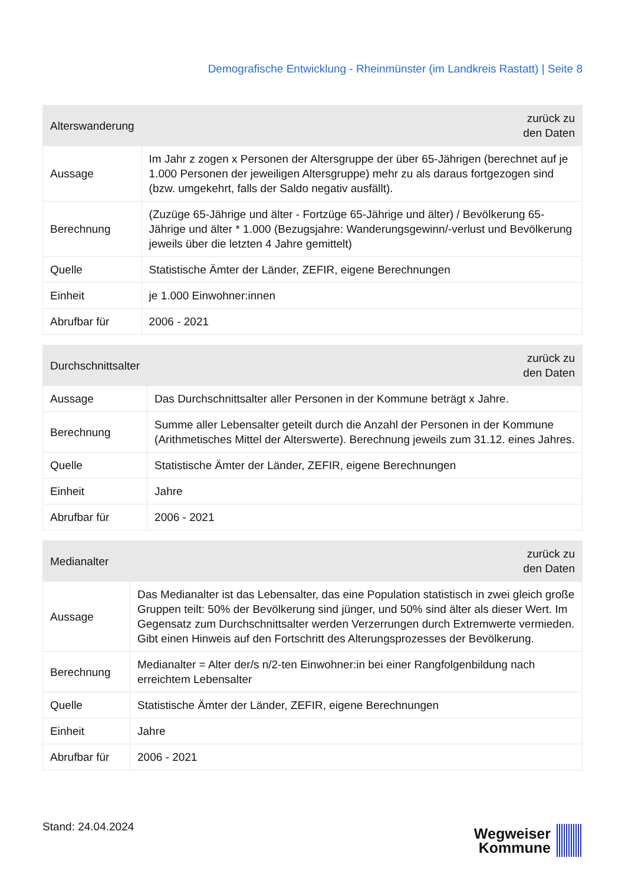Demografische Entwicklung - Rheinmünster (im Landkreis Rastatt) | Seite 8
| Alterswanderung | zurück zu den Daten |
| --- | --- |
| Aussage | Im Jahr z zogen x Personen der Altersgruppe der über 65-Jährigen (berechnet auf je 1.000 Personen der jeweiligen Altersgruppe) mehr zu als daraus fortgezogen sind (bzw. umgekehrt, falls der Saldo negativ ausfällt). |
| Berechnung | (Zuzüge 65-Jährige und älter - Fortzüge 65-Jährige und älter) / Bevölkerung 65-Jährige und älter * 1.000 (Bezugsjahre: Wanderungsgewinn/-verlust und Bevölkerung jeweils über die letzten 4 Jahre gemittelt) |
| Quelle | Statistische Ämter der Länder, ZEFIR, eigene Berechnungen |
| Einheit | je 1.000 Einwohner:innen |
| Abrufbar für | 2006 - 2021 |
| Durchschnittsalter | zurück zu den Daten |
| --- | --- |
| Aussage | Das Durchschnittsalter aller Personen in der Kommune beträgt x Jahre. |
| Berechnung | Summe aller Lebensalter geteilt durch die Anzahl der Personen in der Kommune (Arithmetisches Mittel der Alterswerte). Berechnung jeweils zum 31.12. eines Jahres. |
| Quelle | Statistische Ämter der Länder, ZEFIR, eigene Berechnungen |
| Einheit | Jahre |
| Abrufbar für | 2006 - 2021 |
| Medianalter | zurück zu den Daten |
| --- | --- |
| Aussage | Das Medianalter ist das Lebensalter, das eine Population statistisch in zwei gleich große Gruppen teilt: 50% der Bevölkerung sind jünger, und 50% sind älter als dieser Wert. Im Gegensatz zum Durchschnittsalter werden Verzerrungen durch Extremwerte vermieden. Gibt einen Hinweis auf den Fortschritt des Alterungsprozesses der Bevölkerung. |
| Berechnung | Medianalter = Alter der/s n/2-ten Einwohner:in bei einer Rangfolgenbildung nach erreichtem Lebensalter |
| Quelle | Statistische Ämter der Länder, ZEFIR, eigene Berechnungen |
| Einheit | Jahre |
| Abrufbar für | 2006 - 2021 |
Stand: 24.04.2024
Wegweiser
Kommune